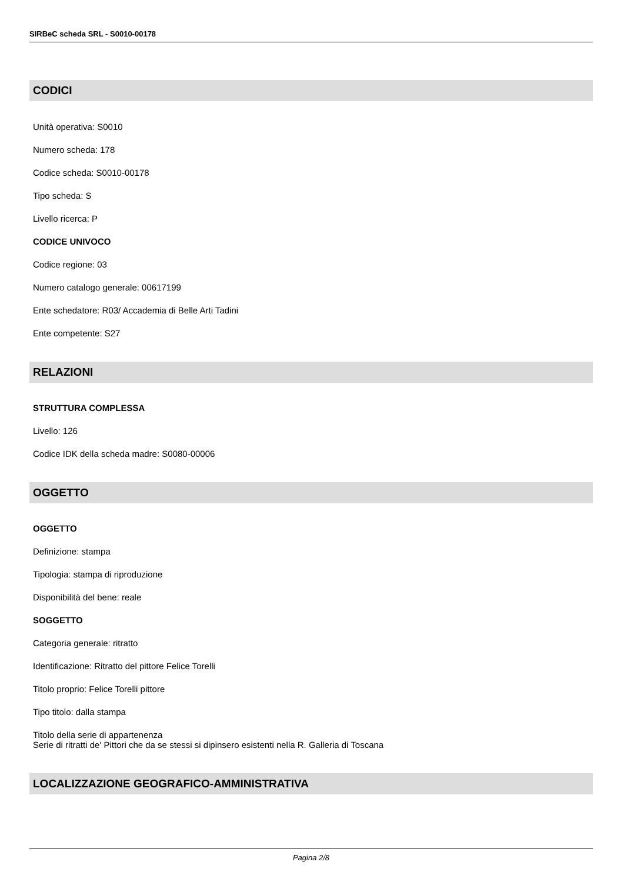SIRBeC scheda SRL - S0010-00178
CODICI
Unità operativa: S0010
Numero scheda: 178
Codice scheda: S0010-00178
Tipo scheda: S
Livello ricerca: P
CODICE UNIVOCO
Codice regione: 03
Numero catalogo generale: 00617199
Ente schedatore: R03/ Accademia di Belle Arti Tadini
Ente competente: S27
RELAZIONI
STRUTTURA COMPLESSA
Livello: 126
Codice IDK della scheda madre: S0080-00006
OGGETTO
OGGETTO
Definizione: stampa
Tipologia: stampa di riproduzione
Disponibilità del bene: reale
SOGGETTO
Categoria generale: ritratto
Identificazione: Ritratto del pittore Felice Torelli
Titolo proprio: Felice Torelli pittore
Tipo titolo: dalla stampa
Titolo della serie di appartenenza
Serie di ritratti de' Pittori che da se stessi si dipinsero esistenti nella R. Galleria di Toscana
LOCALIZZAZIONE GEOGRAFICO-AMMINISTRATIVA
Pagina 2/8